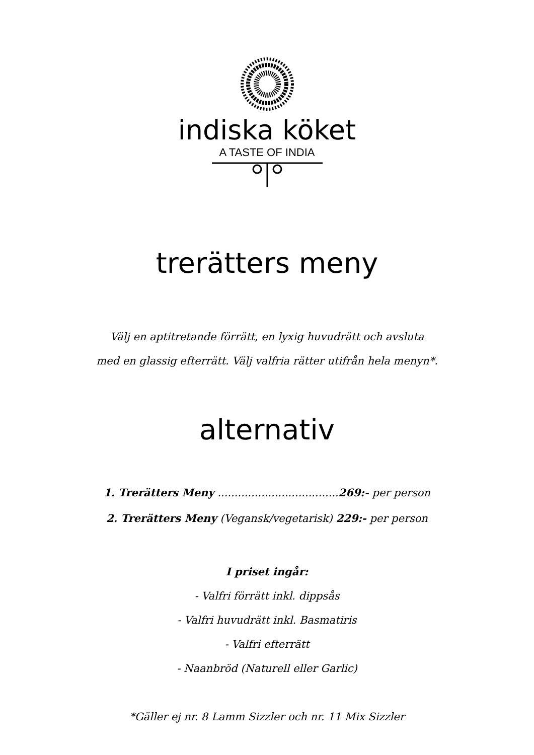indiska köket
A TASTE OF INDIA
trerätters meny
Välj en aptitretande förrätt, en lyxig huvudrätt och avsluta
med en glassig efterrätt. Välj valfria rätter utifrån hela menyn*.
alternativ
1. Trerätters Meny ....................................269:- per person
2. Trerätters Meny (Vegansk/vegetarisk) 229:- per person
I priset ingår:
- Valfri förrätt inkl. dippsås
- Valfri huvudrätt inkl. Basmatiris
- Valfri efterrätt
- Naanbröd (Naturell eller Garlic)
*Gäller ej nr. 8 Lamm Sizzler och nr. 11 Mix Sizzler